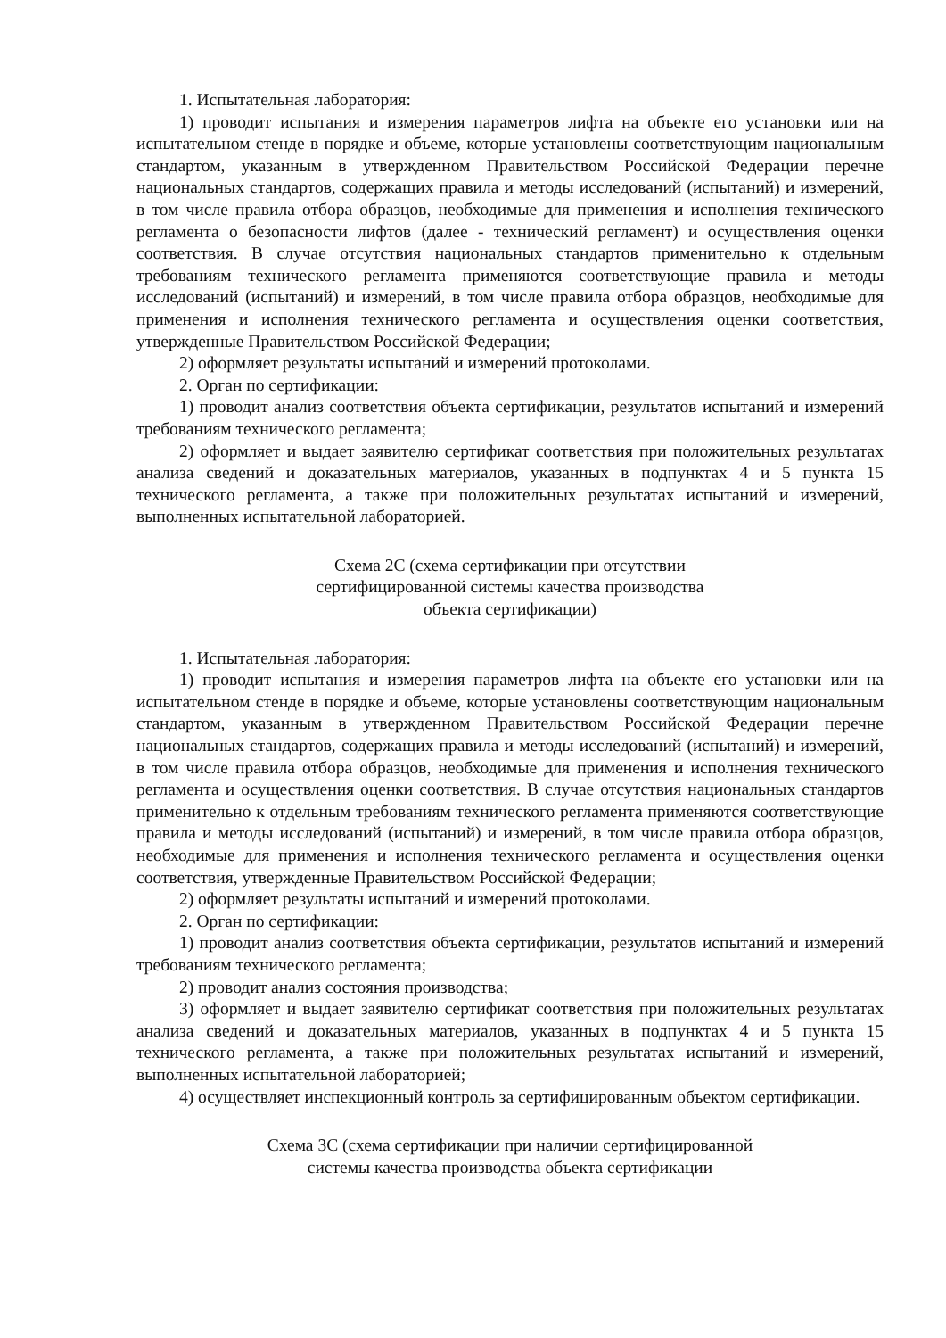1. Испытательная лаборатория:
1) проводит испытания и измерения параметров лифта на объекте его установки или на испытательном стенде в порядке и объеме, которые установлены соответствующим национальным стандартом, указанным в утвержденном Правительством Российской Федерации перечне национальных стандартов, содержащих правила и методы исследований (испытаний) и измерений, в том числе правила отбора образцов, необходимые для применения и исполнения технического регламента о безопасности лифтов (далее - технический регламент) и осуществления оценки соответствия. В случае отсутствия национальных стандартов применительно к отдельным требованиям технического регламента применяются соответствующие правила и методы исследований (испытаний) и измерений, в том числе правила отбора образцов, необходимые для применения и исполнения технического регламента и осуществления оценки соответствия, утвержденные Правительством Российской Федерации;
2) оформляет результаты испытаний и измерений протоколами.
2. Орган по сертификации:
1) проводит анализ соответствия объекта сертификации, результатов испытаний и измерений требованиям технического регламента;
2) оформляет и выдает заявителю сертификат соответствия при положительных результатах анализа сведений и доказательных материалов, указанных в подпунктах 4 и 5 пункта 15 технического регламента, а также при положительных результатах испытаний и измерений, выполненных испытательной лабораторией.
Схема 2С (схема сертификации при отсутствии
сертифицированной системы качества производства
объекта сертификации)
1. Испытательная лаборатория:
1) проводит испытания и измерения параметров лифта на объекте его установки или на испытательном стенде в порядке и объеме, которые установлены соответствующим национальным стандартом, указанным в утвержденном Правительством Российской Федерации перечне национальных стандартов, содержащих правила и методы исследований (испытаний) и измерений, в том числе правила отбора образцов, необходимые для применения и исполнения технического регламента и осуществления оценки соответствия. В случае отсутствия национальных стандартов применительно к отдельным требованиям технического регламента применяются соответствующие правила и методы исследований (испытаний) и измерений, в том числе правила отбора образцов, необходимые для применения и исполнения технического регламента и осуществления оценки соответствия, утвержденные Правительством Российской Федерации;
2) оформляет результаты испытаний и измерений протоколами.
2. Орган по сертификации:
1) проводит анализ соответствия объекта сертификации, результатов испытаний и измерений требованиям технического регламента;
2) проводит анализ состояния производства;
3) оформляет и выдает заявителю сертификат соответствия при положительных результатах анализа сведений и доказательных материалов, указанных в подпунктах 4 и 5 пункта 15 технического регламента, а также при положительных результатах испытаний и измерений, выполненных испытательной лабораторией;
4) осуществляет инспекционный контроль за сертифицированным объектом сертификации.
Схема 3С (схема сертификации при наличии сертифицированной
системы качества производства объекта сертификации